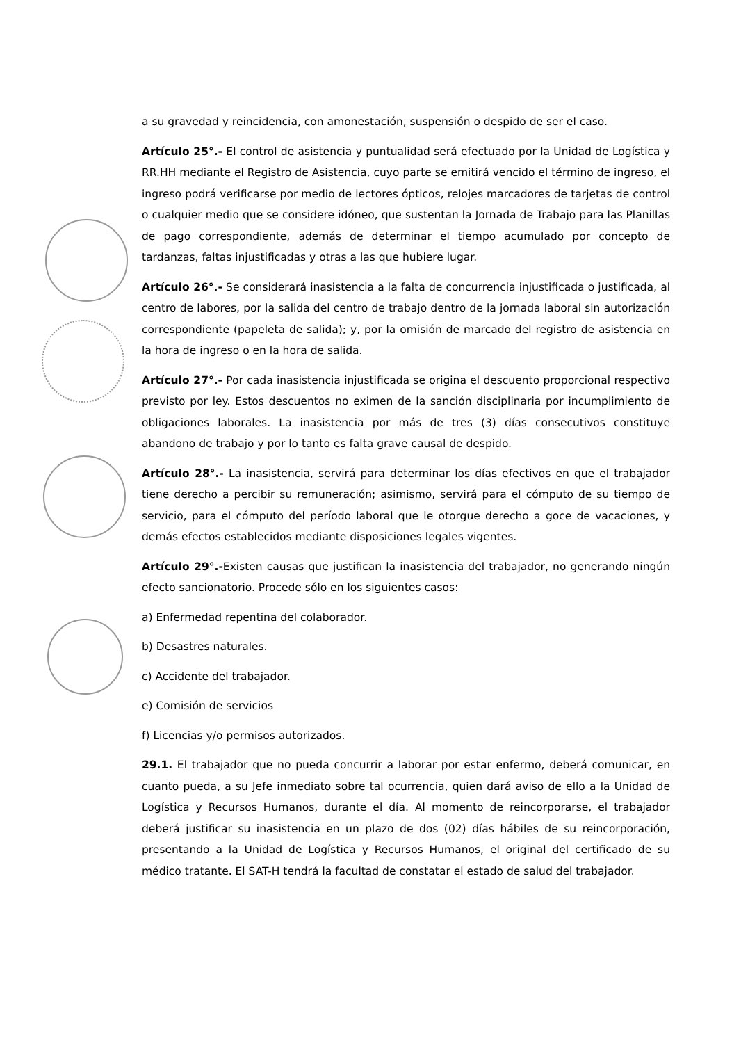a su gravedad y reincidencia, con amonestación, suspensión o despido de ser el caso.
Artículo 25°.- El control de asistencia y puntualidad será efectuado por la Unidad de Logística y RR.HH mediante el Registro de Asistencia, cuyo parte se emitirá vencido el término de ingreso, el ingreso podrá verificarse por medio de lectores ópticos, relojes marcadores de tarjetas de control o cualquier medio que se considere idóneo, que sustentan la Jornada de Trabajo para las Planillas de pago correspondiente, además de determinar el tiempo acumulado por concepto de tardanzas, faltas injustificadas y otras a las que hubiere lugar.
Artículo 26°.- Se considerará inasistencia a la falta de concurrencia injustificada o justificada, al centro de labores, por la salida del centro de trabajo dentro de la jornada laboral sin autorización correspondiente (papeleta de salida); y, por la omisión de marcado del registro de asistencia en la hora de ingreso o en la hora de salida.
Artículo 27°.- Por cada inasistencia injustificada se origina el descuento proporcional respectivo previsto por ley. Estos descuentos no eximen de la sanción disciplinaria por incumplimiento de obligaciones laborales. La inasistencia por más de tres (3) días consecutivos constituye abandono de trabajo y por lo tanto es falta grave causal de despido.
Artículo 28°.- La inasistencia, servirá para determinar los días efectivos en que el trabajador tiene derecho a percibir su remuneración; asimismo, servirá para el cómputo de su tiempo de servicio, para el cómputo del período laboral que le otorgue derecho a goce de vacaciones, y demás efectos establecidos mediante disposiciones legales vigentes.
Artículo 29°.-Existen causas que justifican la inasistencia del trabajador, no generando ningún efecto sancionatorio. Procede sólo en los siguientes casos:
a) Enfermedad repentina del colaborador.
b) Desastres naturales.
c) Accidente del trabajador.
e) Comisión de servicios
f) Licencias y/o permisos autorizados.
29.1. El trabajador que no pueda concurrir a laborar por estar enfermo, deberá comunicar, en cuanto pueda, a su Jefe inmediato sobre tal ocurrencia, quien dará aviso de ello a la Unidad de Logística y Recursos Humanos, durante el día. Al momento de reincorporarse, el trabajador deberá justificar su inasistencia en un plazo de dos (02) días hábiles de su reincorporación, presentando a la Unidad de Logística y Recursos Humanos, el original del certificado de su médico tratante. El SAT-H tendrá la facultad de constatar el estado de salud del trabajador.